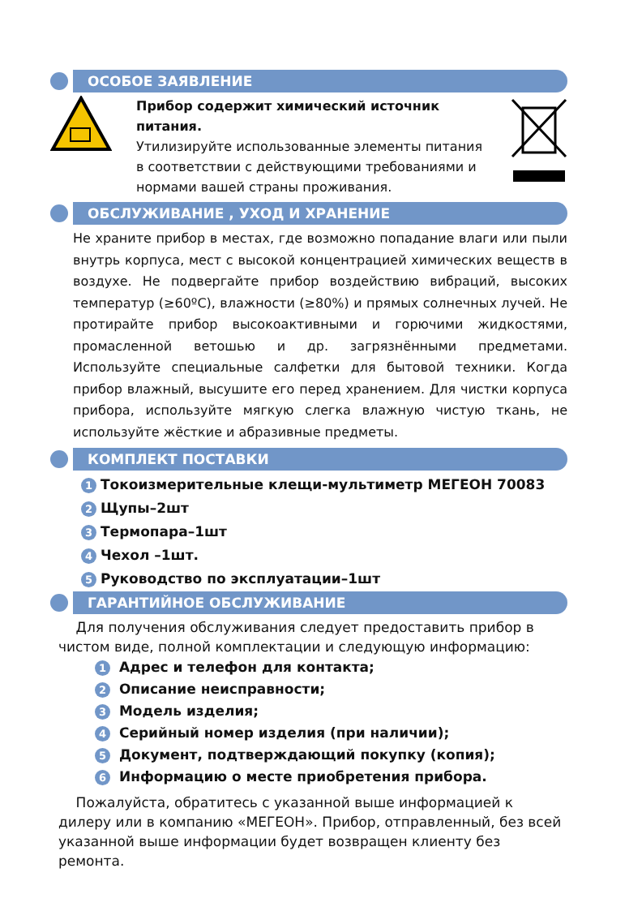ОСОБОЕ ЗАЯВЛЕНИЕ
Прибор содержит химический источник питания.
Утилизируйте использованные элементы питания
в соответствии с действующими требованиями и
нормами вашей страны проживания.
ОБСЛУЖИВАНИЕ , УХОД И ХРАНЕНИЕ
Не храните прибор в местах, где возможно попадание влаги или пыли внутрь корпуса, мест с высокой концентрацией химических веществ в воздухе. Не подвергайте прибор воздействию вибраций, высоких температур (≥60ºC), влажности (≥80%) и прямых солнечных лучей. Не протирайте прибор высокоактивными и горючими жидкостями, промасленной ветошью и др. загрязнёнными предметами. Используйте специальные салфетки для бытовой техники. Когда прибор влажный, высушите его перед хранением. Для чистки корпуса прибора, используйте мягкую слегка влажную чистую ткань, не используйте жёсткие и абразивные предметы.
КОМПЛЕКТ ПОСТАВКИ
1 Токоизмерительные клещи-мультиметр МЕГЕОН 70083
2 Щупы–2шт
3 Термопара–1шт
4 Чехол –1шт.
5 Руководство по эксплуатации–1шт
ГАРАНТИЙНОЕ ОБСЛУЖИВАНИЕ
Для получения обслуживания следует предоставить прибор в чистом виде, полной комплектации и следующую информацию:
1 Адрес и телефон для контакта;
2 Описание неисправности;
3 Модель изделия;
4 Серийный номер изделия (при наличии);
5 Документ, подтверждающий покупку (копия);
6 Информацию о месте приобретения прибора.
Пожалуйста, обратитесь с указанной выше информацией к дилеру или в компанию «МЕГЕОН». Прибор, отправленный, без всей указанной выше информации будет возвращен клиенту без ремонта.